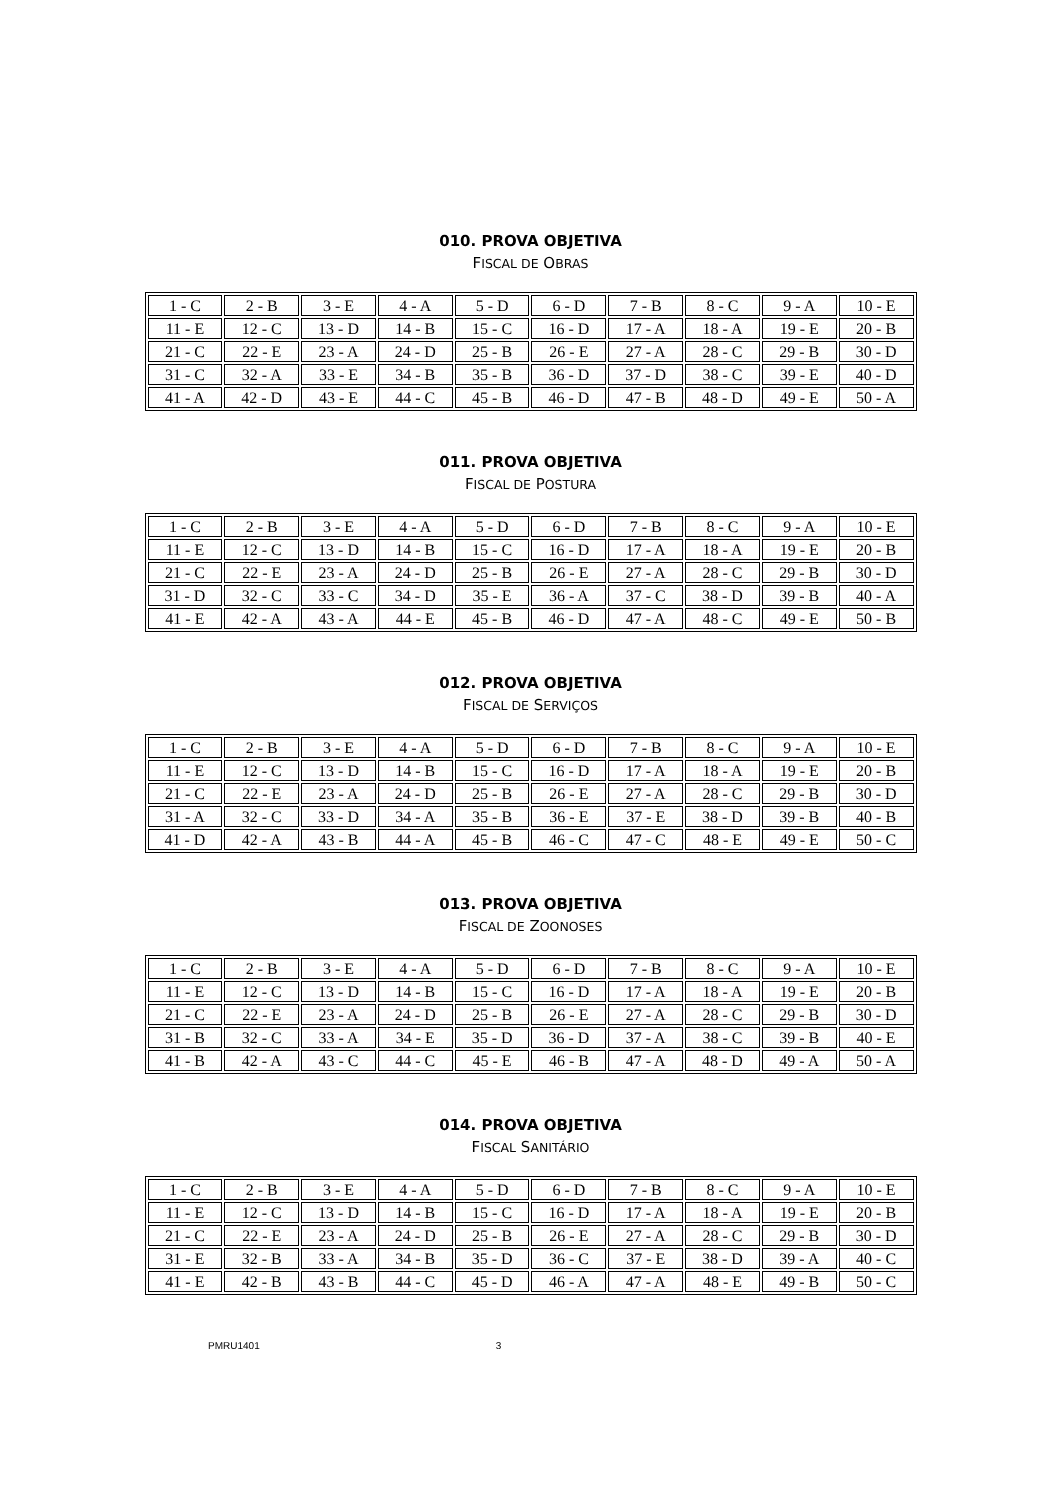010. PROVA OBJETIVA
FISCAL DE OBRAS
| 1 - C | 2 - B | 3 - E | 4 - A | 5 - D | 6 - D | 7 - B | 8 - C | 9 - A | 10 - E |
| 11 - E | 12 - C | 13 - D | 14 - B | 15 - C | 16 - D | 17 - A | 18 - A | 19 - E | 20 - B |
| 21 - C | 22 - E | 23 - A | 24 - D | 25 - B | 26 - E | 27 - A | 28 - C | 29 - B | 30 - D |
| 31 - C | 32 - A | 33 - E | 34 - B | 35 - B | 36 - D | 37 - D | 38 - C | 39 - E | 40 - D |
| 41 - A | 42 - D | 43 - E | 44 - C | 45 - B | 46 - D | 47 - B | 48 - D | 49 - E | 50 - A |
011. PROVA OBJETIVA
FISCAL DE POSTURA
| 1 - C | 2 - B | 3 - E | 4 - A | 5 - D | 6 - D | 7 - B | 8 - C | 9 - A | 10 - E |
| 11 - E | 12 - C | 13 - D | 14 - B | 15 - C | 16 - D | 17 - A | 18 - A | 19 - E | 20 - B |
| 21 - C | 22 - E | 23 - A | 24 - D | 25 - B | 26 - E | 27 - A | 28 - C | 29 - B | 30 - D |
| 31 - D | 32 - C | 33 - C | 34 - D | 35 - E | 36 - A | 37 - C | 38 - D | 39 - B | 40 - A |
| 41 - E | 42 - A | 43 - A | 44 - E | 45 - B | 46 - D | 47 - A | 48 - C | 49 - E | 50 - B |
012. PROVA OBJETIVA
FISCAL DE SERVIÇOS
| 1 - C | 2 - B | 3 - E | 4 - A | 5 - D | 6 - D | 7 - B | 8 - C | 9 - A | 10 - E |
| 11 - E | 12 - C | 13 - D | 14 - B | 15 - C | 16 - D | 17 - A | 18 - A | 19 - E | 20 - B |
| 21 - C | 22 - E | 23 - A | 24 - D | 25 - B | 26 - E | 27 - A | 28 - C | 29 - B | 30 - D |
| 31 - A | 32 - C | 33 - D | 34 - A | 35 - B | 36 - E | 37 - E | 38 - D | 39 - B | 40 - B |
| 41 - D | 42 - A | 43 - B | 44 - A | 45 - B | 46 - C | 47 - C | 48 - E | 49 - E | 50 - C |
013. PROVA OBJETIVA
FISCAL DE ZOONOSES
| 1 - C | 2 - B | 3 - E | 4 - A | 5 - D | 6 - D | 7 - B | 8 - C | 9 - A | 10 - E |
| 11 - E | 12 - C | 13 - D | 14 - B | 15 - C | 16 - D | 17 - A | 18 - A | 19 - E | 20 - B |
| 21 - C | 22 - E | 23 - A | 24 - D | 25 - B | 26 - E | 27 - A | 28 - C | 29 - B | 30 - D |
| 31 - B | 32 - C | 33 - A | 34 - E | 35 - D | 36 - D | 37 - A | 38 - C | 39 - B | 40 - E |
| 41 - B | 42 - A | 43 - C | 44 - C | 45 - E | 46 - B | 47 - A | 48 - D | 49 - A | 50 - A |
014. PROVA OBJETIVA
FISCAL SANITÁRIO
| 1 - C | 2 - B | 3 - E | 4 - A | 5 - D | 6 - D | 7 - B | 8 - C | 9 - A | 10 - E |
| 11 - E | 12 - C | 13 - D | 14 - B | 15 - C | 16 - D | 17 - A | 18 - A | 19 - E | 20 - B |
| 21 - C | 22 - E | 23 - A | 24 - D | 25 - B | 26 - E | 27 - A | 28 - C | 29 - B | 30 - D |
| 31 - E | 32 - B | 33 - A | 34 - B | 35 - D | 36 - C | 37 - E | 38 - D | 39 - A | 40 - C |
| 41 - E | 42 - B | 43 - B | 44 - C | 45 - D | 46 - A | 47 - A | 48 - E | 49 - B | 50 - C |
PMRU1401 3